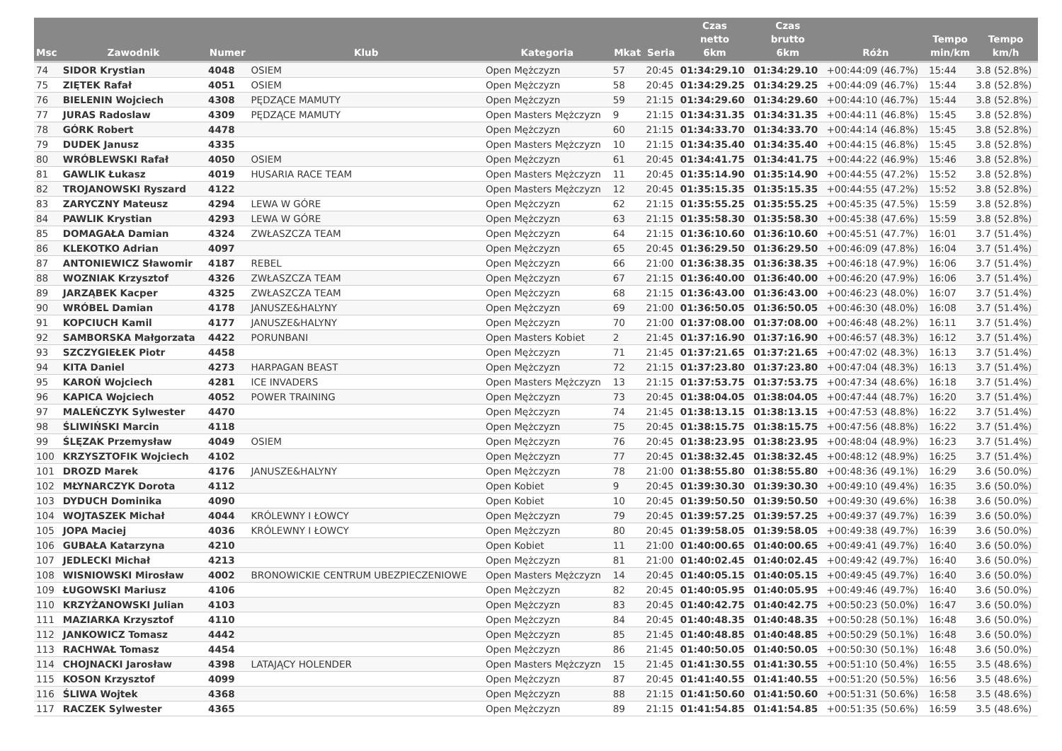| Msc | Zawodnik | Numer | Klub | Kategoria | Mkat | Seria | Czas netto 6km | Czas brutto 6km | Różn | Tempo min/km | Tempo km/h |
| --- | --- | --- | --- | --- | --- | --- | --- | --- | --- | --- | --- |
| 74 | SIDOR Krystian | 4048 | OSIEM | Open Mężczyzn | 57 | 20:45 | 01:34:29.10 | 01:34:29.10 | +00:44:09 (46.7%) | 15:44 | 3.8 (52.8%) |
| 75 | ZIĘTEK Rafał | 4051 | OSIEM | Open Mężczyzn | 58 | 20:45 | 01:34:29.25 | 01:34:29.25 | +00:44:09 (46.7%) | 15:44 | 3.8 (52.8%) |
| 76 | BIELENIN Wojciech | 4308 | PĘDZĄCE MAMUTY | Open Mężczyzn | 59 | 21:15 | 01:34:29.60 | 01:34:29.60 | +00:44:10 (46.7%) | 15:44 | 3.8 (52.8%) |
| 77 | JURAS Radoslaw | 4309 | PĘDZĄCE MAMUTY | Open Masters Mężczyzn | 9 | 21:15 | 01:34:31.35 | 01:34:31.35 | +00:44:11 (46.8%) | 15:45 | 3.8 (52.8%) |
| 78 | GÓRK Robert | 4478 | | Open Mężczyzn | 60 | 21:15 | 01:34:33.70 | 01:34:33.70 | +00:44:14 (46.8%) | 15:45 | 3.8 (52.8%) |
| 79 | DUDEK Janusz | 4335 | | Open Masters Mężczyzn | 10 | 21:15 | 01:34:35.40 | 01:34:35.40 | +00:44:15 (46.8%) | 15:45 | 3.8 (52.8%) |
| 80 | WRÓBLEWSKI Rafał | 4050 | OSIEM | Open Mężczyzn | 61 | 20:45 | 01:34:41.75 | 01:34:41.75 | +00:44:22 (46.9%) | 15:46 | 3.8 (52.8%) |
| 81 | GAWLIK Łukasz | 4019 | HUSARIA RACE TEAM | Open Masters Mężczyzn | 11 | 20:45 | 01:35:14.90 | 01:35:14.90 | +00:44:55 (47.2%) | 15:52 | 3.8 (52.8%) |
| 82 | TROJANOWSKI Ryszard | 4122 | | Open Masters Mężczyzn | 12 | 20:45 | 01:35:15.35 | 01:35:15.35 | +00:44:55 (47.2%) | 15:52 | 3.8 (52.8%) |
| 83 | ZARYCZNY Mateusz | 4294 | LEWA W GÓRE | Open Mężczyzn | 62 | 21:15 | 01:35:55.25 | 01:35:55.25 | +00:45:35 (47.5%) | 15:59 | 3.8 (52.8%) |
| 84 | PAWLIK Krystian | 4293 | LEWA W GÓRE | Open Mężczyzn | 63 | 21:15 | 01:35:58.30 | 01:35:58.30 | +00:45:38 (47.6%) | 15:59 | 3.8 (52.8%) |
| 85 | DOMAGAŁA Damian | 4324 | ZWŁASZCZA TEAM | Open Mężczyzn | 64 | 21:15 | 01:36:10.60 | 01:36:10.60 | +00:45:51 (47.7%) | 16:01 | 3.7 (51.4%) |
| 86 | KLEKOTKO Adrian | 4097 | | Open Mężczyzn | 65 | 20:45 | 01:36:29.50 | 01:36:29.50 | +00:46:09 (47.8%) | 16:04 | 3.7 (51.4%) |
| 87 | ANTONIEWICZ Sławomir | 4187 | REBEL | Open Mężczyzn | 66 | 21:00 | 01:36:38.35 | 01:36:38.35 | +00:46:18 (47.9%) | 16:06 | 3.7 (51.4%) |
| 88 | WOZNIAK Krzysztof | 4326 | ZWŁASZCZA TEAM | Open Mężczyzn | 67 | 21:15 | 01:36:40.00 | 01:36:40.00 | +00:46:20 (47.9%) | 16:06 | 3.7 (51.4%) |
| 89 | JARZĄBEK Kacper | 4325 | ZWŁASZCZA TEAM | Open Mężczyzn | 68 | 21:15 | 01:36:43.00 | 01:36:43.00 | +00:46:23 (48.0%) | 16:07 | 3.7 (51.4%) |
| 90 | WRÓBEL Damian | 4178 | JANUSZE&HALYNY | Open Mężczyzn | 69 | 21:00 | 01:36:50.05 | 01:36:50.05 | +00:46:30 (48.0%) | 16:08 | 3.7 (51.4%) |
| 91 | KOPCIUCH Kamil | 4177 | JANUSZE&HALYNY | Open Mężczyzn | 70 | 21:00 | 01:37:08.00 | 01:37:08.00 | +00:46:48 (48.2%) | 16:11 | 3.7 (51.4%) |
| 92 | SAMBORSKA Małgorzata | 4422 | PORUNBANI | Open Masters Kobiet | 2 | 21:45 | 01:37:16.90 | 01:37:16.90 | +00:46:57 (48.3%) | 16:12 | 3.7 (51.4%) |
| 93 | SZCZYGIEŁEK Piotr | 4458 | | Open Mężczyzn | 71 | 21:45 | 01:37:21.65 | 01:37:21.65 | +00:47:02 (48.3%) | 16:13 | 3.7 (51.4%) |
| 94 | KITA Daniel | 4273 | HARPAGAN BEAST | Open Mężczyzn | 72 | 21:15 | 01:37:23.80 | 01:37:23.80 | +00:47:04 (48.3%) | 16:13 | 3.7 (51.4%) |
| 95 | KAROŃ Wojciech | 4281 | ICE INVADERS | Open Masters Mężczyzn | 13 | 21:15 | 01:37:53.75 | 01:37:53.75 | +00:47:34 (48.6%) | 16:18 | 3.7 (51.4%) |
| 96 | KAPICA Wojciech | 4052 | POWER TRAINING | Open Mężczyzn | 73 | 20:45 | 01:38:04.05 | 01:38:04.05 | +00:47:44 (48.7%) | 16:20 | 3.7 (51.4%) |
| 97 | MALEŃCZYK Sylwester | 4470 | | Open Mężczyzn | 74 | 21:45 | 01:38:13.15 | 01:38:13.15 | +00:47:53 (48.8%) | 16:22 | 3.7 (51.4%) |
| 98 | ŚLIWIŃSKI Marcin | 4118 | | Open Mężczyzn | 75 | 20:45 | 01:38:15.75 | 01:38:15.75 | +00:47:56 (48.8%) | 16:22 | 3.7 (51.4%) |
| 99 | ŚLĘZAK Przemysław | 4049 | OSIEM | Open Mężczyzn | 76 | 20:45 | 01:38:23.95 | 01:38:23.95 | +00:48:04 (48.9%) | 16:23 | 3.7 (51.4%) |
| 100 | KRZYSZTOFIK Wojciech | 4102 | | Open Mężczyzn | 77 | 20:45 | 01:38:32.45 | 01:38:32.45 | +00:48:12 (48.9%) | 16:25 | 3.7 (51.4%) |
| 101 | DROZD Marek | 4176 | JANUSZE&HALYNY | Open Mężczyzn | 78 | 21:00 | 01:38:55.80 | 01:38:55.80 | +00:48:36 (49.1%) | 16:29 | 3.6 (50.0%) |
| 102 | MŁYNARCZYK Dorota | 4112 | | Open Kobiet | 9 | 20:45 | 01:39:30.30 | 01:39:30.30 | +00:49:10 (49.4%) | 16:35 | 3.6 (50.0%) |
| 103 | DYDUCH Dominika | 4090 | | Open Kobiet | 10 | 20:45 | 01:39:50.50 | 01:39:50.50 | +00:49:30 (49.6%) | 16:38 | 3.6 (50.0%) |
| 104 | WOJTASZEK Michał | 4044 | KRÓLEWNY I ŁOWCY | Open Mężczyzn | 79 | 20:45 | 01:39:57.25 | 01:39:57.25 | +00:49:37 (49.7%) | 16:39 | 3.6 (50.0%) |
| 105 | JOPA Maciej | 4036 | KRÓLEWNY I ŁOWCY | Open Mężczyzn | 80 | 20:45 | 01:39:58.05 | 01:39:58.05 | +00:49:38 (49.7%) | 16:39 | 3.6 (50.0%) |
| 106 | GUBAŁA Katarzyna | 4210 | | Open Kobiet | 11 | 21:00 | 01:40:00.65 | 01:40:00.65 | +00:49:41 (49.7%) | 16:40 | 3.6 (50.0%) |
| 107 | JEDLECKI Michał | 4213 | | Open Mężczyzn | 81 | 21:00 | 01:40:02.45 | 01:40:02.45 | +00:49:42 (49.7%) | 16:40 | 3.6 (50.0%) |
| 108 | WISNIOWSKI Mirosław | 4002 | BRONOWICKIE CENTRUM UBEZPIECZENIOWE | Open Masters Mężczyzn | 14 | 20:45 | 01:40:05.15 | 01:40:05.15 | +00:49:45 (49.7%) | 16:40 | 3.6 (50.0%) |
| 109 | ŁUGOWSKI Mariusz | 4106 | | Open Mężczyzn | 82 | 20:45 | 01:40:05.95 | 01:40:05.95 | +00:49:46 (49.7%) | 16:40 | 3.6 (50.0%) |
| 110 | KRZYŻANOWSKI Julian | 4103 | | Open Mężczyzn | 83 | 20:45 | 01:40:42.75 | 01:40:42.75 | +00:50:23 (50.0%) | 16:47 | 3.6 (50.0%) |
| 111 | MAZIARKA Krzysztof | 4110 | | Open Mężczyzn | 84 | 20:45 | 01:40:48.35 | 01:40:48.35 | +00:50:28 (50.1%) | 16:48 | 3.6 (50.0%) |
| 112 | JANKOWICZ Tomasz | 4442 | | Open Mężczyzn | 85 | 21:45 | 01:40:48.85 | 01:40:48.85 | +00:50:29 (50.1%) | 16:48 | 3.6 (50.0%) |
| 113 | RACHWAŁ Tomasz | 4454 | | Open Mężczyzn | 86 | 21:45 | 01:40:50.05 | 01:40:50.05 | +00:50:30 (50.1%) | 16:48 | 3.6 (50.0%) |
| 114 | CHOJNACKI Jarosław | 4398 | LATAJĄCY HOLENDER | Open Masters Mężczyzn | 15 | 21:45 | 01:41:30.55 | 01:41:30.55 | +00:51:10 (50.4%) | 16:55 | 3.5 (48.6%) |
| 115 | KOSON Krzysztof | 4099 | | Open Mężczyzn | 87 | 20:45 | 01:41:40.55 | 01:41:40.55 | +00:51:20 (50.5%) | 16:56 | 3.5 (48.6%) |
| 116 | ŚLIWA Wojtek | 4368 | | Open Mężczyzn | 88 | 21:15 | 01:41:50.60 | 01:41:50.60 | +00:51:31 (50.6%) | 16:58 | 3.5 (48.6%) |
| 117 | RACZEK Sylwester | 4365 | | Open Mężczyzn | 89 | 21:15 | 01:41:54.85 | 01:41:54.85 | +00:51:35 (50.6%) | 16:59 | 3.5 (48.6%) |